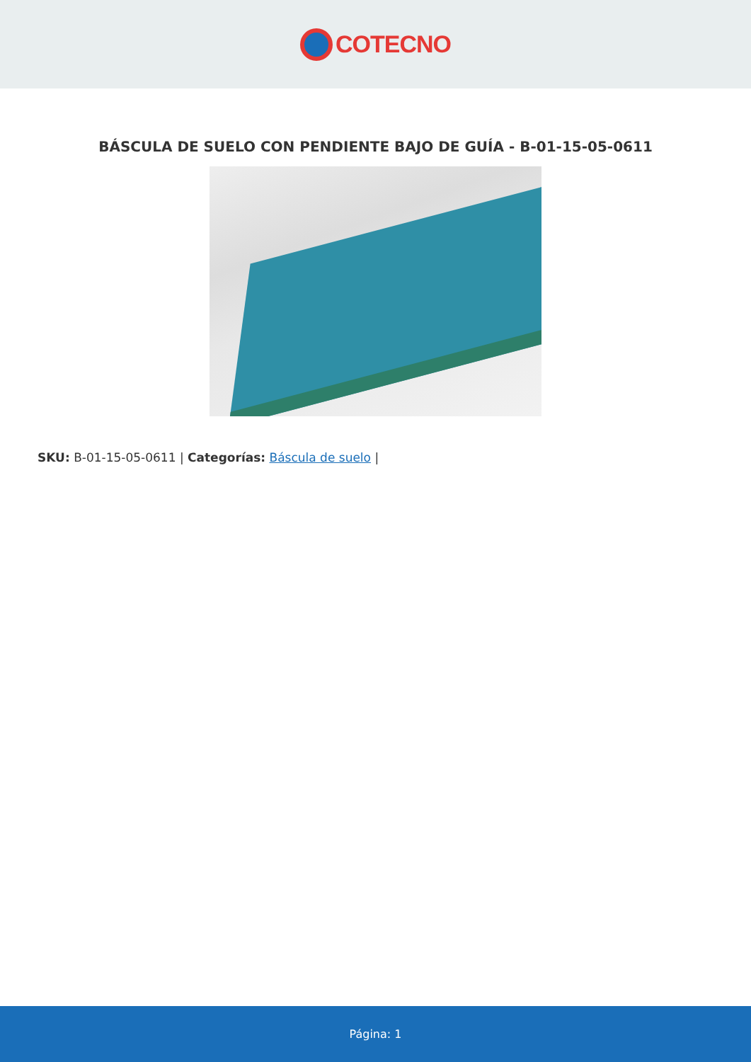COTECNO
BÁSCULA DE SUELO CON PENDIENTE BAJO DE GUÍA - B-01-15-05-0611
SKU: B-01-15-05-0611 | Categorías: Báscula de suelo |
Página: 1